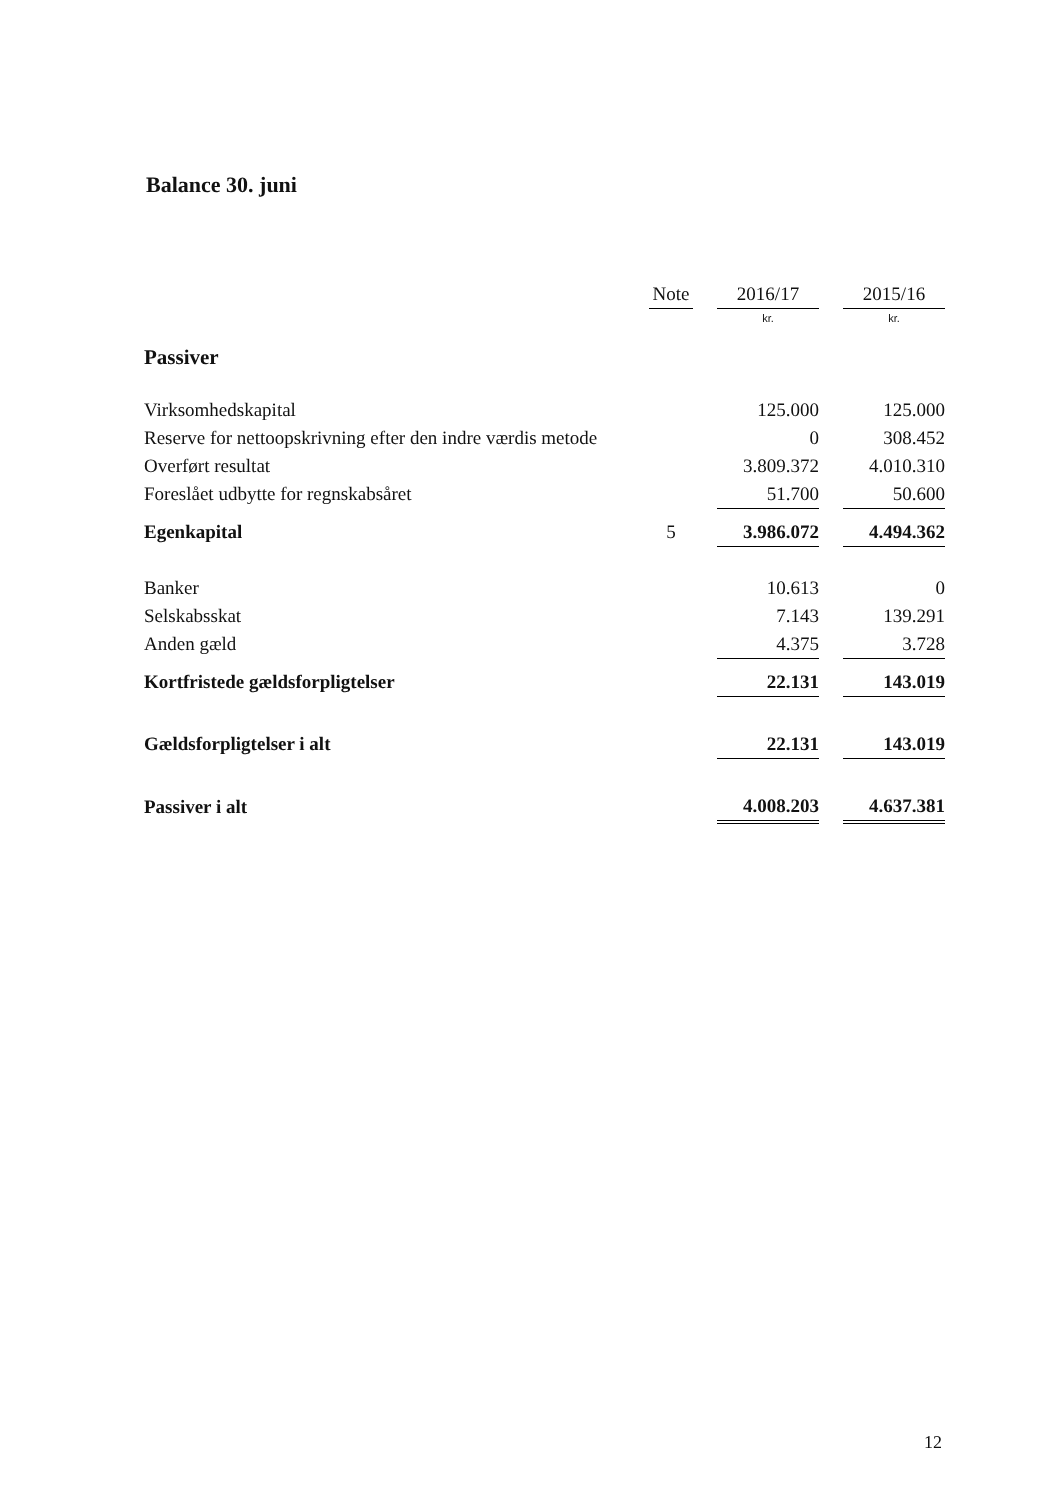Balance 30. juni
| | Note | | 2016/17 | | 2015/16 |
| --- | --- | --- | --- | --- | --- |
| | | | kr. | | kr. |
| Passiver | | | | | |
| Virksomhedskapital | | | 125.000 | | 125.000 |
| Reserve for nettoopskrivning efter den indre værdis metode | | | 0 | | 308.452 |
| Overført resultat | | | 3.809.372 | | 4.010.310 |
| Foreslået udbytte for regnskabsåret | | | 51.700 | | 50.600 |
| Egenkapital | 5 | | 3.986.072 | | 4.494.362 |
| Banker | | | 10.613 | | 0 |
| Selskabsskat | | | 7.143 | | 139.291 |
| Anden gæld | | | 4.375 | | 3.728 |
| Kortfristede gældsforpligtelser | | | 22.131 | | 143.019 |
| Gældsforpligtelser i alt | | | 22.131 | | 143.019 |
| Passiver i alt | | | 4.008.203 | | 4.637.381 |
12